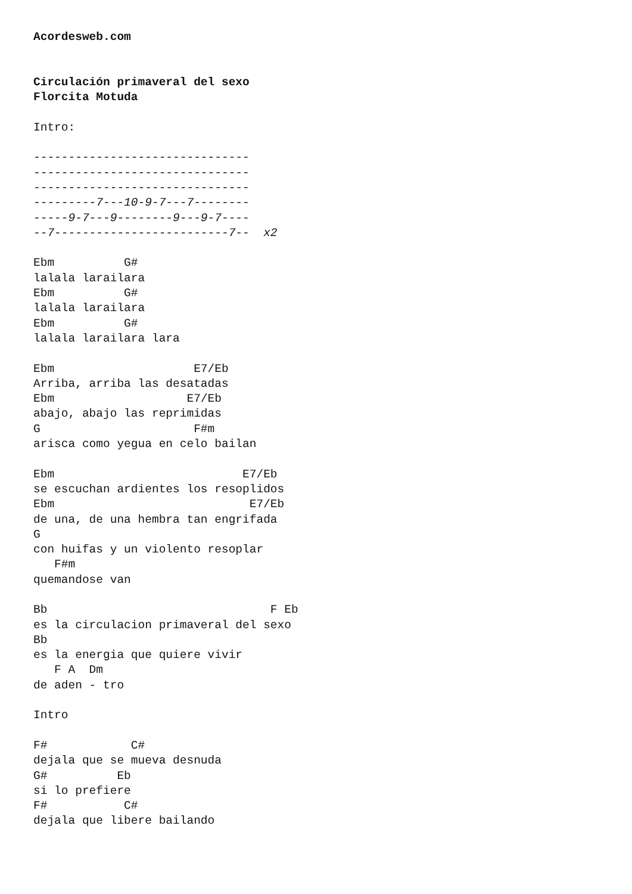Acordesweb.com


Circulación primaveral del sexo
Florcita Motuda

Intro:

-------------------------------
-------------------------------
-------------------------------
---------7---10-9-7---7--------
-----9-7---9--------9---9-7----
--7-------------------------7--  x2

Ebm          G#
lalala larailara
Ebm          G#
lalala larailara
Ebm          G#
lalala larailara lara

Ebm                    E7/Eb
Arriba, arriba las desatadas
Ebm                   E7/Eb
abajo, abajo las reprimidas
G                      F#m
arisca como yegua en celo bailan

Ebm                           E7/Eb
se escuchan ardientes los resoplidos
Ebm                            E7/Eb
de una, de una hembra tan engrifada
G
con huifas y un violento resoplar
   F#m
quemandose van

Bb                                F Eb
es la circulacion primaveral del sexo
Bb
es la energia que quiere vivir
   F A  Dm
de aden - tro

Intro

F#            C#
dejala que se mueva desnuda
G#          Eb
si lo prefiere
F#           C#
dejala que libere bailando